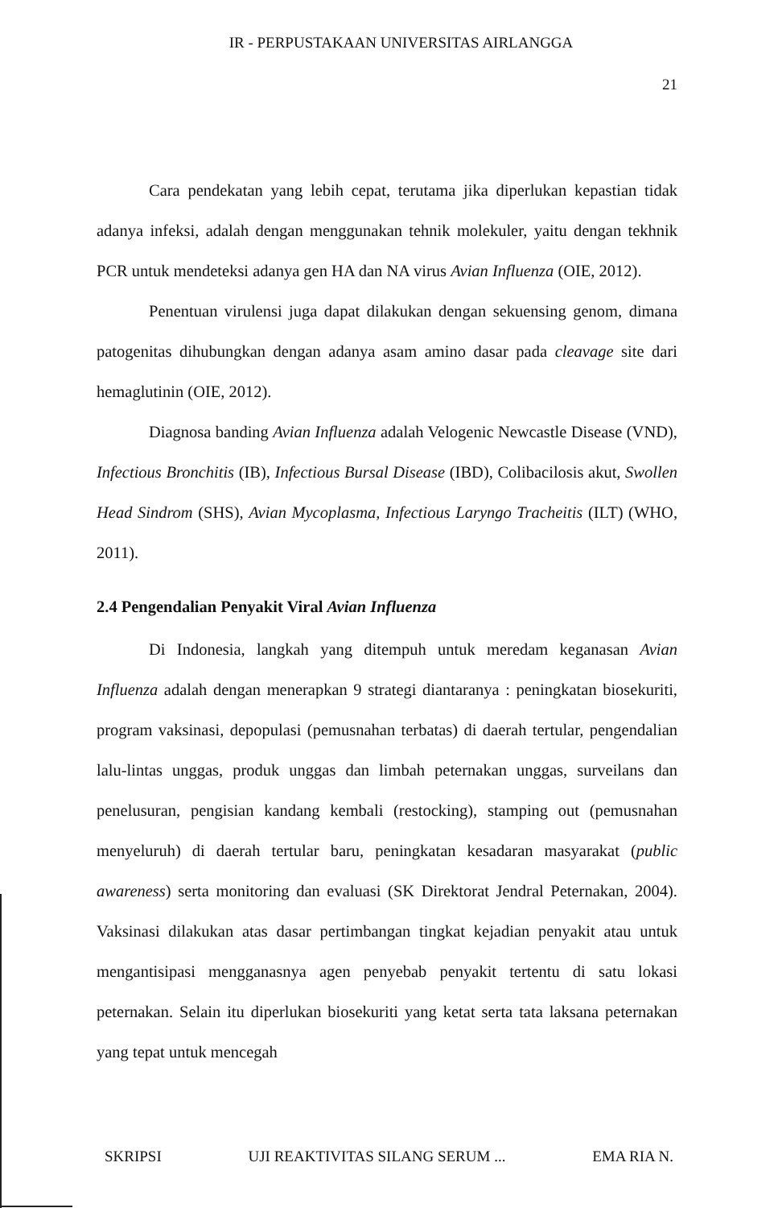IR - PERPUSTAKAAN UNIVERSITAS AIRLANGGA
21
Cara pendekatan yang lebih cepat, terutama jika diperlukan kepastian tidak adanya infeksi, adalah dengan menggunakan tehnik molekuler, yaitu dengan tekhnik PCR untuk mendeteksi adanya gen HA dan NA virus Avian Influenza (OIE, 2012).
Penentuan virulensi juga dapat dilakukan dengan sekuensing genom, dimana patogenitas dihubungkan dengan adanya asam amino dasar pada cleavage site dari hemaglutinin (OIE, 2012).
Diagnosa banding Avian Influenza adalah Velogenic Newcastle Disease (VND), Infectious Bronchitis (IB), Infectious Bursal Disease (IBD), Colibacilosis akut, Swollen Head Sindrom (SHS), Avian Mycoplasma, Infectious Laryngo Tracheitis (ILT) (WHO, 2011).
2.4 Pengendalian Penyakit Viral Avian Influenza
Di Indonesia, langkah yang ditempuh untuk meredam keganasan Avian Influenza adalah dengan menerapkan 9 strategi diantaranya : peningkatan biosekuriti, program vaksinasi, depopulasi (pemusnahan terbatas) di daerah tertular, pengendalian lalu-lintas unggas, produk unggas dan limbah peternakan unggas, surveilans dan penelusuran, pengisian kandang kembali (restocking), stamping out (pemusnahan menyeluruh) di daerah tertular baru, peningkatan kesadaran masyarakat (public awareness) serta monitoring dan evaluasi (SK Direktorat Jendral Peternakan, 2004). Vaksinasi dilakukan atas dasar pertimbangan tingkat kejadian penyakit atau untuk mengantisipasi mengganasnya agen penyebab penyakit tertentu di satu lokasi peternakan. Selain itu diperlukan biosekuriti yang ketat serta tata laksana peternakan yang tepat untuk mencegah
SKRIPSI UJI REAKTIVITAS SILANG SERUM ... EMA RIA N.